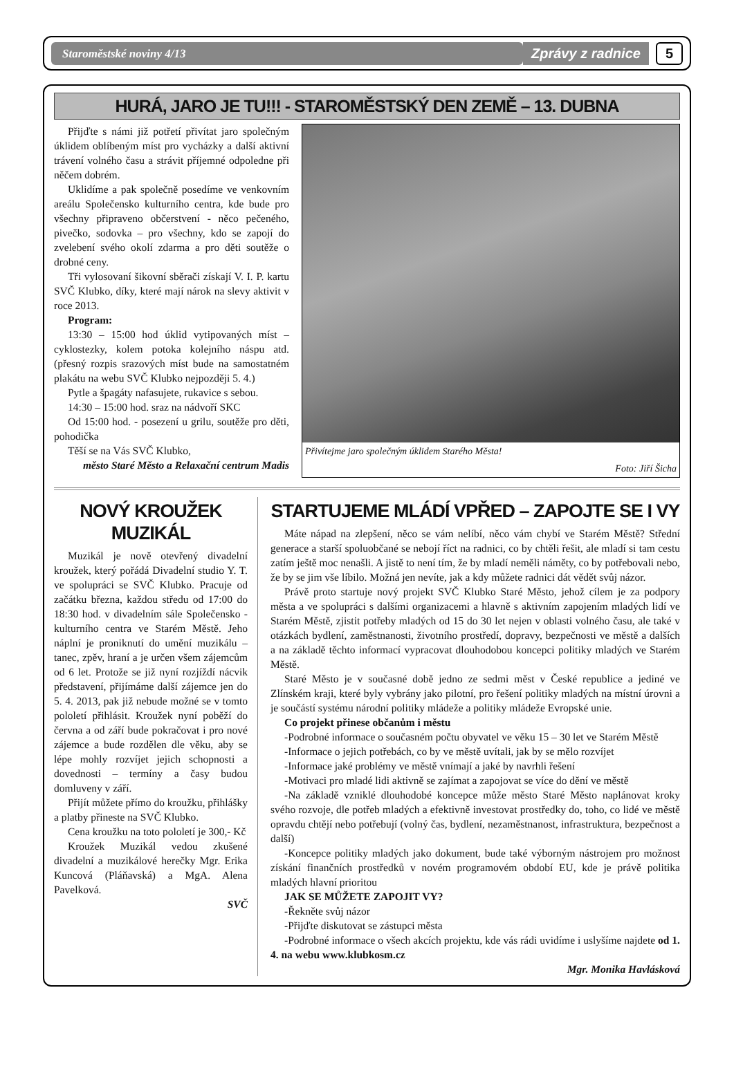Staroměstské noviny 4/13 Zprávy z radnice 5
HURÁ, JARO JE TU!!! - STAROMĚSTSKÝ DEN ZEMĚ – 13. DUBNA
Přijďte s námi již potřetí přivítat jaro společným úklidem oblíbeným míst pro vycházky a další aktivní trávení volného času a strávit příjemné odpoledne při něčem dobrém.
Uklidíme a pak společně posedíme ve venkovním areálu Společensko kulturního centra, kde bude pro všechny připraveno občerstvení - něco pečeného, pivečko, sodovka – pro všechny, kdo se zapojí do zvelebení svého okolí zdarma a pro děti soutěže o drobné ceny.
Tři vylosovaní šikovní sběrači získají V. I. P. kartu SVČ Klubko, díky, které mají nárok na slevy aktivit v roce 2013.
Program:
13:30 – 15:00 hod úklid vytipovaných míst – cyklostezky, kolem potoka kolejního náspu atd. (přesný rozpis srazových míst bude na samostatném plakátu na webu SVČ Klubko nejpozději 5. 4.)
Pytle a špagáty nafasujete, rukavice s sebou.
14:30 – 15:00 hod. sraz na nádvoří SKC
Od 15:00 hod. - posezení u grilu, soutěže pro děti, pohodička
Těší se na Vás SVČ Klubko,
město Staré Město a Relaxační centrum Madis
Přivítejme jaro společným úklidem Starého Města!
Foto: Jiří Šicha
NOVÝ KROUŽEK MUZIKÁL
Muzikál je nově otevřený divadelní kroužek, který pořádá Divadelní studio Y. T. ve spolupráci se SVČ Klubko. Pracuje od začátku března, každou středu od 17:00 do 18:30 hod. v divadelním sále Společensko - kulturního centra ve Starém Městě. Jeho náplní je proniknutí do umění muzikálu – tanec, zpěv, hraní a je určen všem zájemcům od 6 let. Protože se již nyní rozjíždí nácvik představení, přijímáme další zájemce jen do 5. 4. 2013, pak již nebude možné se v tomto pololetí přihlásit. Kroužek nyní poběží do června a od září bude pokračovat i pro nové zájemce a bude rozdělen dle věku, aby se lépe mohly rozvíjet jejich schopnosti a dovednosti – termíny a časy budou domluveny v září.
Přijít můžete přímo do kroužku, přihlášky a platby přineste na SVČ Klubko.
Cena kroužku na toto pololetí je 300,- Kč
Kroužek Muzikál vedou zkušené divadelní a muzikálové herečky Mgr. Erika Kuncová (Pláňavská) a MgA. Alena Pavelková.
SVČ
STARTUJEME MLÁDÍ VPŘED – ZAPOJTE SE I VY
Máte nápad na zlepšení, něco se vám nelíbí, něco vám chybí ve Starém Městě? Střední generace a starší spoluobčané se nebojí říct na radnici, co by chtěli řešit, ale mladí si tam cestu zatím ještě moc nenašli. A jistě to není tím, že by mladí neměli náměty, co by potřebovali nebo, že by se jim vše líbilo. Možná jen nevíte, jak a kdy můžete radnici dát vědět svůj názor.
Právě proto startuje nový projekt SVČ Klubko Staré Město, jehož cílem je za podpory města a ve spolupráci s dalšími organizacemi a hlavně s aktivním zapojením mladých lidí ve Starém Městě, zjistit potřeby mladých od 15 do 30 let nejen v oblasti volného času, ale také v otázkách bydlení, zaměstnanosti, životního prostředí, dopravy, bezpečnosti ve městě a dalších a na základě těchto informací vypracovat dlouhodobou koncepci politiky mladých ve Starém Městě.
Staré Město je v současné době jedno ze sedmi měst v České republice a jediné ve Zlínském kraji, které byly vybrány jako pilotní, pro řešení politiky mladých na místní úrovni a je součástí systému národní politiky mládeže a politiky mládeže Evropské unie.
Co projekt přinese občanům i městu
-Podrobné informace o současném počtu obyvatel ve věku 15 – 30 let ve Starém Městě
-Informace o jejich potřebách, co by ve městě uvítali, jak by se mělo rozvíjet
-Informace jaké problémy ve městě vnímají a jaké by navrhli řešení
-Motivaci pro mladé lidi aktivně se zajímat a zapojovat se více do dění ve městě
-Na základě vzniklé dlouhodobé koncepce může město Staré Město naplánovat kroky svého rozvoje, dle potřeb mladých a efektivně investovat prostředky do, toho, co lidé ve městě opravdu chtějí nebo potřebují (volný čas, bydlení, nezaměstnanost, infrastruktura, bezpečnost a další)
-Koncepce politiky mladých jako dokument, bude také výborným nástrojem pro možnost získání finančních prostředků v novém programovém období EU, kde je právě politika mladých hlavní prioritou
JAK SE MŮŽETE ZAPOJIT VY?
-Řekněte svůj názor
-Přijďte diskutovat se zástupci města
-Podrobné informace o všech akcích projektu, kde vás rádi uvidíme i uslyšíme najdete od 1. 4. na webu www.klubkosm.cz
Mgr. Monika Havlásková